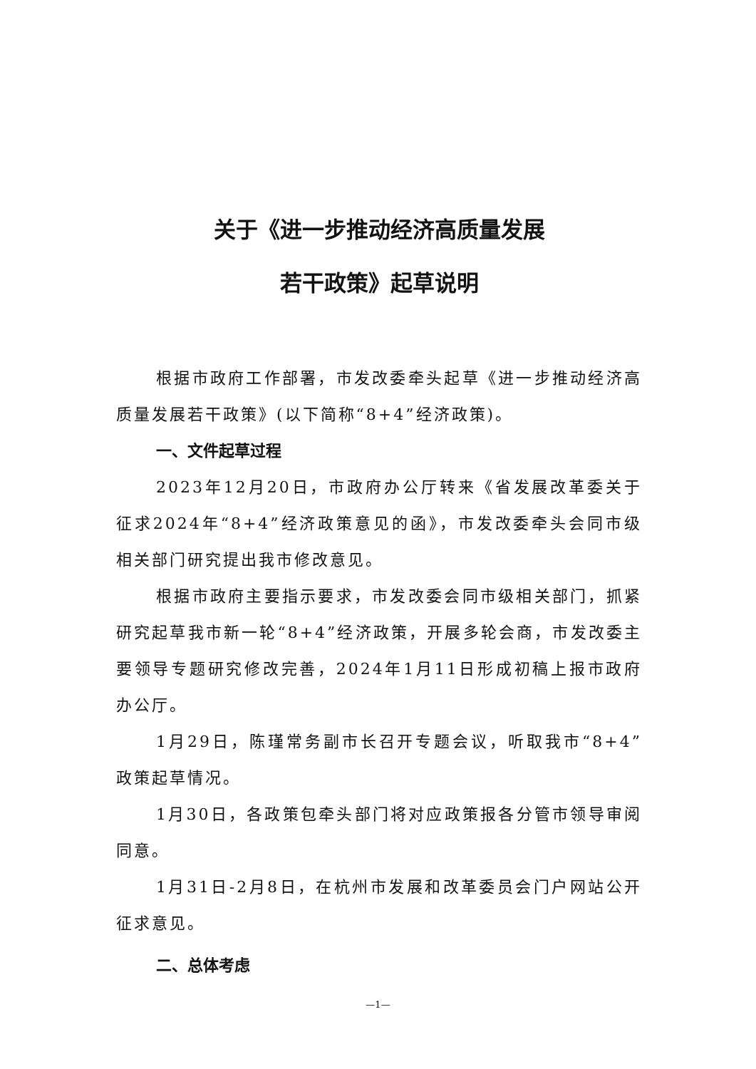关于《进一步推动经济高质量发展
若干政策》起草说明
根据市政府工作部署，市发改委牵头起草《进一步推动经济高质量发展若干政策》(以下简称“8+4”经济政策)。
一、文件起草过程
2023年12月20日，市政府办公厅转来《省发展改革委关于征求2024年“8+4”经济政策意见的函》，市发改委牵头会同市级相关部门研究提出我市修改意见。
根据市政府主要指示要求，市发改委会同市级相关部门，抓紧研究起草我市新一轮“8+4”经济政策，开展多轮会商，市发改委主要领导专题研究修改完善，2024年1月11日形成初稿上报市政府办公厅。
1月29日，陈瑾常务副市长召开专题会议，听取我市“8+4”政策起草情况。
1月30日，各政策包牵头部门将对应政策报各分管市领导审阅同意。
1月31日-2月8日，在杭州市发展和改革委员会门户网站公开征求意见。
二、总体考虑
—1—